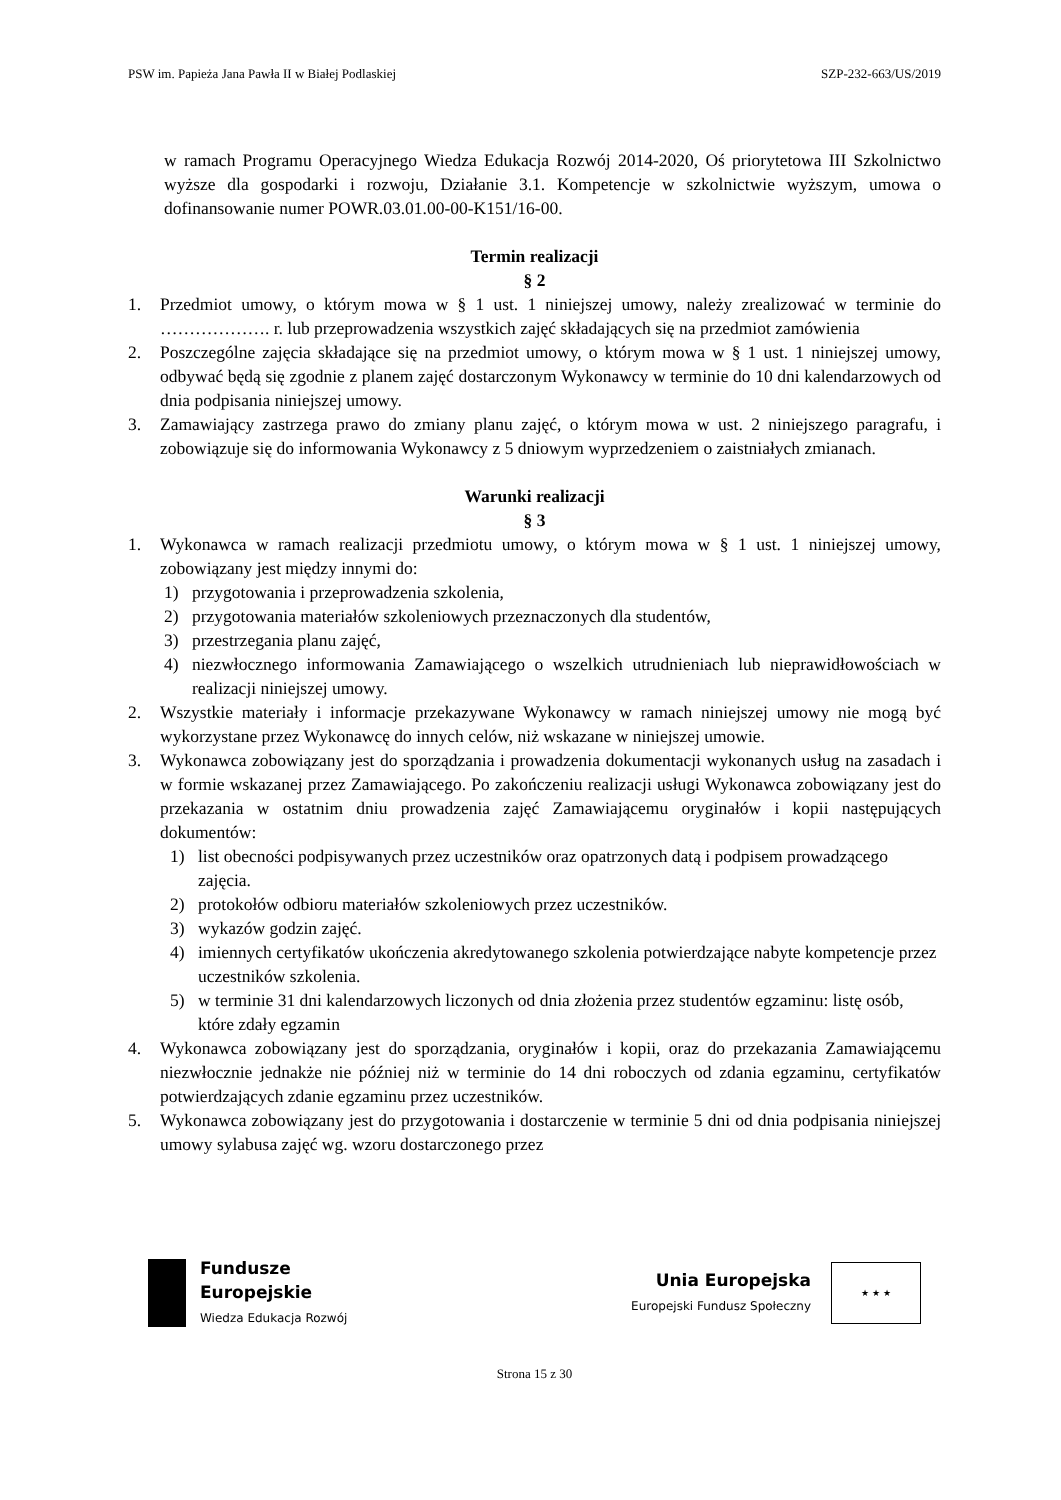PSW im. Papieża Jana Pawła II w Białej Podlaskiej SZP-232-663/US/2019
w ramach Programu Operacyjnego Wiedza Edukacja Rozwój 2014-2020, Oś priorytetowa III Szkolnictwo wyższe dla gospodarki i rozwoju, Działanie 3.1. Kompetencje w szkolnictwie wyższym, umowa o dofinansowanie numer POWR.03.01.00-00-K151/16-00.
Termin realizacji
§ 2
1. Przedmiot umowy, o którym mowa w § 1 ust. 1 niniejszej umowy, należy zrealizować w terminie do ………………. r. lub przeprowadzenia wszystkich zajęć składających się na przedmiot zamówienia
2. Poszczególne zajęcia składające się na przedmiot umowy, o którym mowa w § 1 ust. 1 niniejszej umowy, odbywać będą się zgodnie z planem zajęć dostarczonym Wykonawcy w terminie do 10 dni kalendarzowych od dnia podpisania niniejszej umowy.
3. Zamawiający zastrzega prawo do zmiany planu zajęć, o którym mowa w ust. 2 niniejszego paragrafu, i zobowiązuje się do informowania Wykonawcy z 5 dniowym wyprzedzeniem o zaistniałych zmianach.
Warunki realizacji
§ 3
1. Wykonawca w ramach realizacji przedmiotu umowy, o którym mowa w § 1 ust. 1 niniejszej umowy, zobowiązany jest między innymi do:
1) przygotowania i przeprowadzenia szkolenia,
2) przygotowania materiałów szkoleniowych przeznaczonych dla studentów,
3) przestrzegania planu zajęć,
4) niezwłocznego informowania Zamawiającego o wszelkich utrudnieniach lub nieprawidłowościach w realizacji niniejszej umowy.
2. Wszystkie materiały i informacje przekazywane Wykonawcy w ramach niniejszej umowy nie mogą być wykorzystane przez Wykonawcę do innych celów, niż wskazane w niniejszej umowie.
3. Wykonawca zobowiązany jest do sporządzania i prowadzenia dokumentacji wykonanych usług na zasadach i w formie wskazanej przez Zamawiającego. Po zakończeniu realizacji usługi Wykonawca zobowiązany jest do przekazania w ostatnim dniu prowadzenia zajęć Zamawiającemu oryginałów i kopii następujących dokumentów:
1) list obecności podpisywanych przez uczestników oraz opatrzonych datą i podpisem prowadzącego zajęcia.
2) protokołów odbioru materiałów szkoleniowych przez uczestników.
3) wykazów godzin zajęć.
4) imiennych certyfikatów ukończenia akredytowanego szkolenia potwierdzające nabyte kompetencje przez uczestników szkolenia.
5) w terminie 31 dni kalendarzowych liczonych od dnia złożenia przez studentów egzaminu: listę osób, które zdały egzamin
4. Wykonawca zobowiązany jest do sporządzania, oryginałów i kopii, oraz do przekazania Zamawiającemu niezwłocznie jednakże nie później niż w terminie do 14 dni roboczych od zdania egzaminu, certyfikatów potwierdzających zdanie egzaminu przez uczestników.
5. Wykonawca zobowiązany jest do przygotowania i dostarczenie w terminie 5 dni od dnia podpisania niniejszej umowy sylabusa zajęć wg. wzoru dostarczonego przez
Fundusze
Europejskie
Wiedza Edukacja Rozwój
Unia Europejska
Europejski Fundusz Społeczny
★ ★ ★
Strona 15 z 30